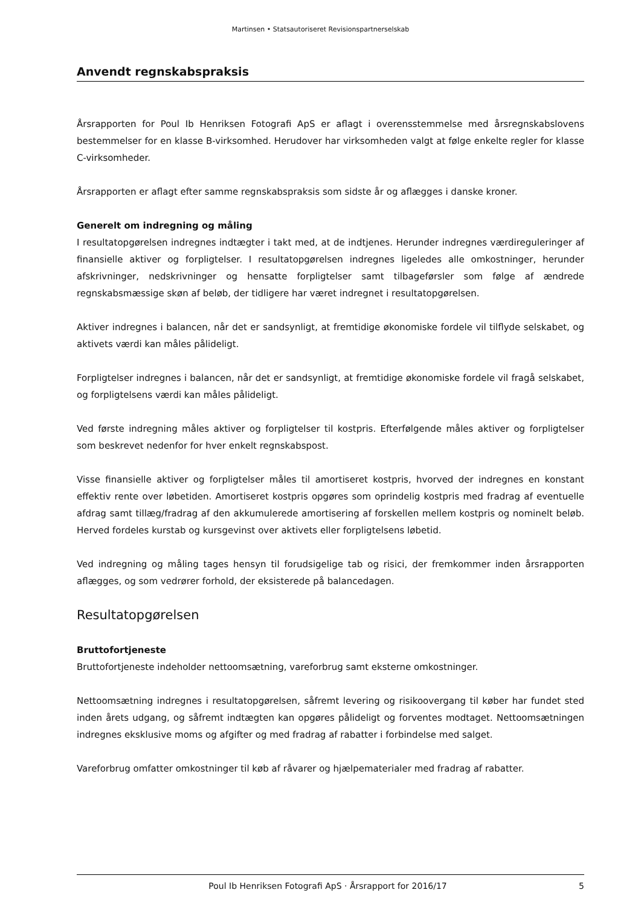Martinsen • Statsautoriseret Revisionspartnerselskab
Anvendt regnskabspraksis
Årsrapporten for Poul Ib Henriksen Fotografi ApS er aflagt i overensstemmelse med årsregnskabslovens bestemmelser for en klasse B-virksomhed. Herudover har virksomheden valgt at følge enkelte regler for klasse C-virksomheder.
Årsrapporten er aflagt efter samme regnskabspraksis som sidste år og aflægges i danske kroner.
Generelt om indregning og måling
I resultatopgørelsen indregnes indtægter i takt med, at de indtjenes. Herunder indregnes værdireguleringer af finansielle aktiver og forpligtelser. I resultatopgørelsen indregnes ligeledes alle omkostninger, herunder afskrivninger, nedskrivninger og hensatte forpligtelser samt tilbageførsler som følge af ændrede regnskabsmæssige skøn af beløb, der tidligere har været indregnet i resultatopgørelsen.
Aktiver indregnes i balancen, når det er sandsynligt, at fremtidige økonomiske fordele vil tilflyde selskabet, og aktivets værdi kan måles pålideligt.
Forpligtelser indregnes i balancen, når det er sandsynligt, at fremtidige økonomiske fordele vil fragå selskabet, og forpligtelsens værdi kan måles pålideligt.
Ved første indregning måles aktiver og forpligtelser til kostpris. Efterfølgende måles aktiver og forpligtelser som beskrevet nedenfor for hver enkelt regnskabspost.
Visse finansielle aktiver og forpligtelser måles til amortiseret kostpris, hvorved der indregnes en konstant effektiv rente over løbetiden. Amortiseret kostpris opgøres som oprindelig kostpris med fradrag af eventuelle afdrag samt tillæg/fradrag af den akkumulerede amortisering af forskellen mellem kostpris og nominelt beløb. Herved fordeles kurstab og kursgevinst over aktivets eller forpligtelsens løbetid.
Ved indregning og måling tages hensyn til forudsigelige tab og risici, der fremkommer inden årsrapporten aflægges, og som vedrører forhold, der eksisterede på balancedagen.
Resultatopgørelsen
Bruttofortjeneste
Bruttofortjeneste indeholder nettoomsætning, vareforbrug samt eksterne omkostninger.
Nettoomsætning indregnes i resultatopgørelsen, såfremt levering og risikoovergang til køber har fundet sted inden årets udgang, og såfremt indtægten kan opgøres pålideligt og forventes modtaget. Nettoomsætningen indregnes eksklusive moms og afgifter og med fradrag af rabatter i forbindelse med salget.
Vareforbrug omfatter omkostninger til køb af råvarer og hjælpematerialer med fradrag af rabatter.
Poul Ib Henriksen Fotografi ApS · Årsrapport for 2016/17 5